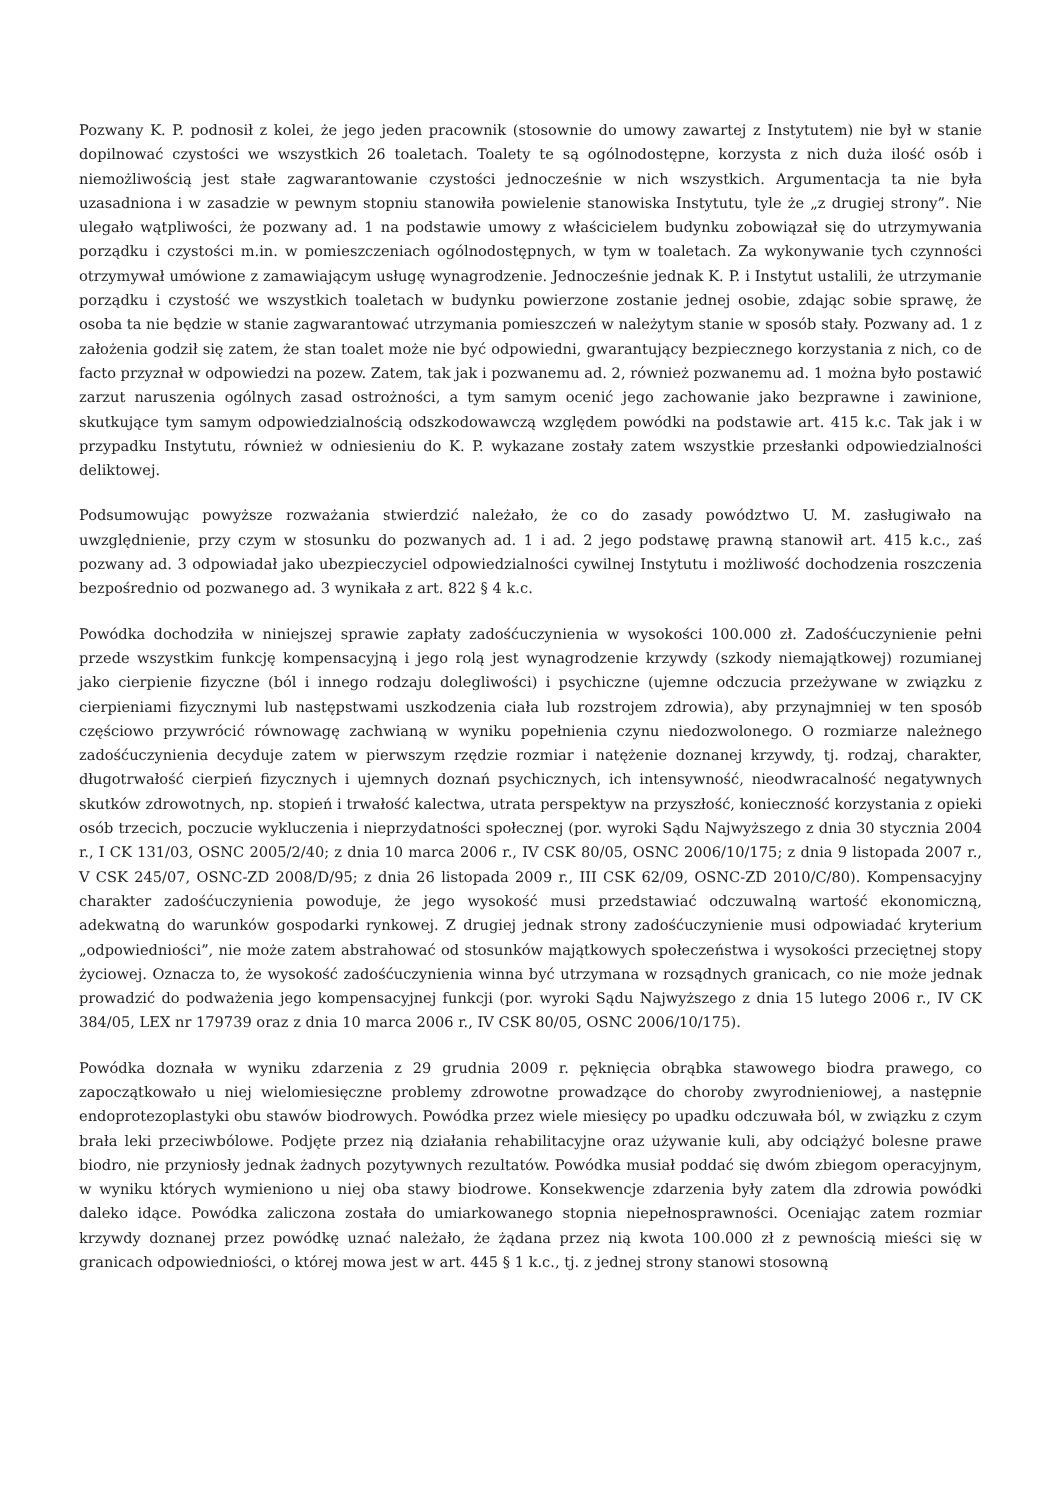Pozwany K. P. podnosił z kolei, że jego jeden pracownik (stosownie do umowy zawartej z Instytutem) nie był w stanie dopilnować czystości we wszystkich 26 toaletach. Toalety te są ogólnodostępne, korzysta z nich duża ilość osób i niemożliwością jest stałe zagwarantowanie czystości jednocześnie w nich wszystkich. Argumentacja ta nie była uzasadniona i w zasadzie w pewnym stopniu stanowiła powielenie stanowiska Instytutu, tyle że „z drugiej strony”. Nie ulegało wątpliwości, że pozwany ad. 1 na podstawie umowy z właścicielem budynku zobowiązał się do utrzymywania porządku i czystości m.in. w pomieszczeniach ogólnodostępnych, w tym w toaletach. Za wykonywanie tych czynności otrzymywał umówione z zamawiającym usługę wynagrodzenie. Jednocześnie jednak K. P. i Instytut ustalili, że utrzymanie porządku i czystość we wszystkich toaletach w budynku powierzone zostanie jednej osobie, zdając sobie sprawę, że osoba ta nie będzie w stanie zagwarantować utrzymania pomieszczeń w należytym stanie w sposób stały. Pozwany ad. 1 z założenia godził się zatem, że stan toalet może nie być odpowiedni, gwarantujący bezpiecznego korzystania z nich, co de facto przyznał w odpowiedzi na pozew. Zatem, tak jak i pozwanemu ad. 2, również pozwanemu ad. 1 można było postawić zarzut naruszenia ogólnych zasad ostrożności, a tym samym ocenić jego zachowanie jako bezprawne i zawinione, skutkujące tym samym odpowiedzialnością odszkodowawczą względem powódki na podstawie art. 415 k.c. Tak jak i w przypadku Instytutu, również w odniesieniu do K. P. wykazane zostały zatem wszystkie przesłanki odpowiedzialności deliktowej.
Podsumowując powyższe rozważania stwierdzić należało, że co do zasady powództwo U. M. zasługiwało na uwzględnienie, przy czym w stosunku do pozwanych ad. 1 i ad. 2 jego podstawę prawną stanowił art. 415 k.c., zaś pozwany ad. 3 odpowiadał jako ubezpieczyciel odpowiedzialności cywilnej Instytutu i możliwość dochodzenia roszczenia bezpośrednio od pozwanego ad. 3 wynikała z art. 822 § 4 k.c.
Powódka dochodziła w niniejszej sprawie zapłaty zadośćuczynienia w wysokości 100.000 zł. Zadośćuczynienie pełni przede wszystkim funkcję kompensacyjną i jego rolą jest wynagrodzenie krzywdy (szkody niemajątkowej) rozumianej jako cierpienie fizyczne (ból i innego rodzaju dolegliwości) i psychiczne (ujemne odczucia przeżywane w związku z cierpieniami fizycznymi lub następstwami uszkodzenia ciała lub rozstrojem zdrowia), aby przynajmniej w ten sposób częściowo przywrócić równowagę zachwianą w wyniku popełnienia czynu niedozwolonego. O rozmiarze należnego zadośćuczynienia decyduje zatem w pierwszym rzędzie rozmiar i natężenie doznanej krzywdy, tj. rodzaj, charakter, długotrwałość cierpień fizycznych i ujemnych doznań psychicznych, ich intensywność, nieodwracalność negatywnych skutków zdrowotnych, np. stopień i trwałość kalectwa, utrata perspektyw na przyszłość, konieczność korzystania z opieki osób trzecich, poczucie wykluczenia i nieprzydatności społecznej (por. wyroki Sądu Najwyższego z dnia 30 stycznia 2004 r., I CK 131/03, OSNC 2005/2/40; z dnia 10 marca 2006 r., IV CSK 80/05, OSNC 2006/10/175; z dnia 9 listopada 2007 r., V CSK 245/07, OSNC-ZD 2008/D/95; z dnia 26 listopada 2009 r., III CSK 62/09, OSNC-ZD 2010/C/80). Kompensacyjny charakter zadośćuczynienia powoduje, że jego wysokość musi przedstawiać odczuwalną wartość ekonomiczną, adekwatną do warunków gospodarki rynkowej. Z drugiej jednak strony zadośćuczynienie musi odpowiadać kryterium „odpowiedniości”, nie może zatem abstrahować od stosunków majątkowych społeczeństwa i wysokości przeciętnej stopy życiowej. Oznacza to, że wysokość zadośćuczynienia winna być utrzymana w rozsądnych granicach, co nie może jednak prowadzić do podważenia jego kompensacyjnej funkcji (por. wyroki Sądu Najwyższego z dnia 15 lutego 2006 r., IV CK 384/05, LEX nr 179739 oraz z dnia 10 marca 2006 r., IV CSK 80/05, OSNC 2006/10/175).
Powódka doznała w wyniku zdarzenia z 29 grudnia 2009 r. pęknięcia obrąbka stawowego biodra prawego, co zapoczątkowało u niej wielomiesięczne problemy zdrowotne prowadzące do choroby zwyrodnieniowej, a następnie endoprotezoplastyki obu stawów biodrowych. Powódka przez wiele miesięcy po upadku odczuwała ból, w związku z czym brała leki przeciwbólowe. Podjęte przez nią działania rehabilitacyjne oraz używanie kuli, aby odciążyć bolesne prawe biodro, nie przyniosły jednak żadnych pozytywnych rezultatów. Powódka musiał poddać się dwóm zbiegom operacyjnym, w wyniku których wymieniono u niej oba stawy biodrowe. Konsekwencje zdarzenia były zatem dla zdrowia powódki daleko idące. Powódka zaliczona została do umiarkowanego stopnia niepełnosprawności. Oceniając zatem rozmiar krzywdy doznanej przez powódkę uznać należało, że żądana przez nią kwota 100.000 zł z pewnością mieści się w granicach odpowiedniości, o której mowa jest w art. 445 § 1 k.c., tj. z jednej strony stanowi stosowną